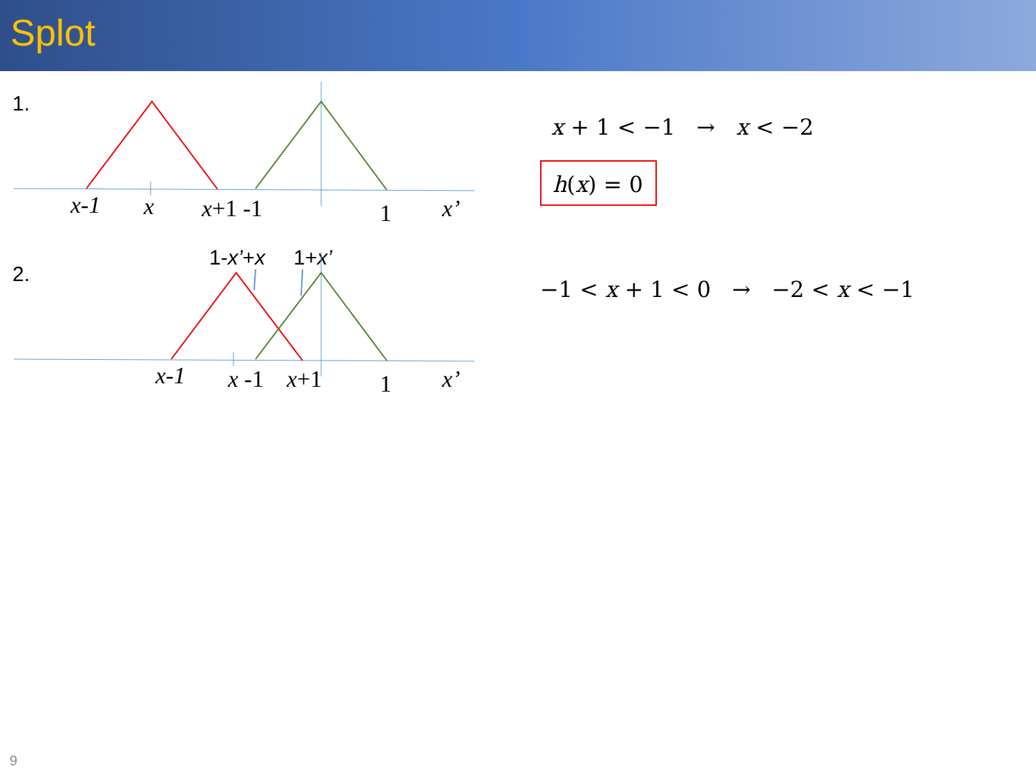Splot
1.
x-1
x
x+1 -1
1
x’
2.
1-x’+x
1+x’
x-1
x -1
x+1
1
x’
x + 1 < −1 → x < −2
h(x) = 0
−1 < x + 1 < 0 → −2 < x < −1
9